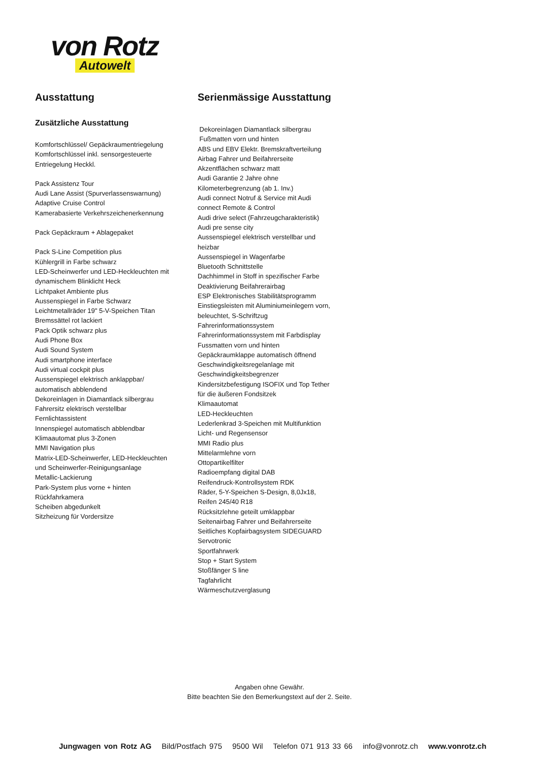von Rotz
Autowelt
Ausstattung
Zusätzliche Ausstattung
Komfortschlüssel/ Gepäckraumentriegelung
Komfortschlüssel inkl. sensorgesteuerte
Entriegelung Heckkl.
Pack Assistenz Tour
Audi Lane Assist (Spurverlassenswarnung)
Adaptive Cruise Control
Kamerabasierte Verkehrszeichenerkennung
Pack Gepäckraum + Ablagepaket
Pack S-Line Competition plus
Kühlergrill in Farbe schwarz
LED-Scheinwerfer und LED-Heckleuchten mit
dynamischem Blinklicht Heck
Lichtpaket Ambiente plus
Aussenspiegel in Farbe Schwarz
Leichtmetallräder 19" 5-V-Speichen Titan
Bremssättel rot lackiert
Pack Optik schwarz plus
Audi Phone Box
Audi Sound System
Audi smartphone interface
Audi virtual cockpit plus
Aussenspiegel elektrisch anklappbar/
automatisch abblendend
Dekoreinlagen in Diamantlack silbergrau
Fahrersitz elektrisch verstellbar
Fernlichtassistent
Innenspiegel automatisch abblendbar
Klimaautomat plus 3-Zonen
MMI Navigation plus
Matrix-LED-Scheinwerfer, LED-Heckleuchten
und Scheinwerfer-Reinigungsanlage
Metallic-Lackierung
Park-System plus vorne + hinten
Rückfahrkamera
Scheiben abgedunkelt
Sitzheizung für Vordersitze
Serienmässige Ausstattung
Dekoreinlagen Diamantlack silbergrau
Fußmatten vorn und hinten
ABS und EBV Elektr. Bremskraftverteilung
Airbag Fahrer und Beifahrerseite
Akzentflächen schwarz matt
Audi Garantie 2 Jahre ohne
Kilometerbegrenzung (ab 1. Inv.)
Audi connect Notruf & Service mit Audi
connect Remote & Control
Audi drive select (Fahrzeugcharakteristik)
Audi pre sense city
Aussenspiegel elektrisch verstellbar und
heizbar
Aussenspiegel in Wagenfarbe
Bluetooth Schnittstelle
Dachhimmel in Stoff in spezifischer Farbe
Deaktivierung Beifahrerairbag
ESP Elektronisches Stabilitätsprogramm
Einstiegsleisten mit Aluminiumeinlegern vorn,
beleuchtet, S-Schriftzug
Fahrerinformationssystem
Fahrerinformationssystem mit Farbdisplay
Fussmatten vorn und hinten
Gepäckraumklappe automatisch öffnend
Geschwindigkeitsregelanlage mit
Geschwindigkeitsbegrenzer
Kindersitzbefestigung ISOFIX und Top Tether
für die äußeren Fondsitzek
Klimaautomat
LED-Heckleuchten
Lederlenkrad 3-Speichen mit Multifunktion
Licht- und Regensensor
MMI Radio plus
Mittelarmlehne vorn
Ottopartikelfilter
Radioempfang digital DAB
Reifendruck-Kontrollsystem RDK
Räder, 5-Y-Speichen S-Design, 8,0Jx18,
Reifen 245/40 R18
Rücksitzlehne geteilt umklappbar
Seitenairbag Fahrer und Beifahrerseite
Seitliches Kopfairbagsystem SIDEGUARD
Servotronic
Sportfahrwerk
Stop + Start System
Stoßfänger S line
Tagfahrlicht
Wärmeschutzverglasung
Angaben ohne Gewähr.
Bitte beachten Sie den Bemerkungstext auf der 2. Seite.
Jungwagen von Rotz AG Bild/Postfach 975 9500 Wil Telefon 071 913 33 66 info@vonrotz.ch www.vonrotz.ch